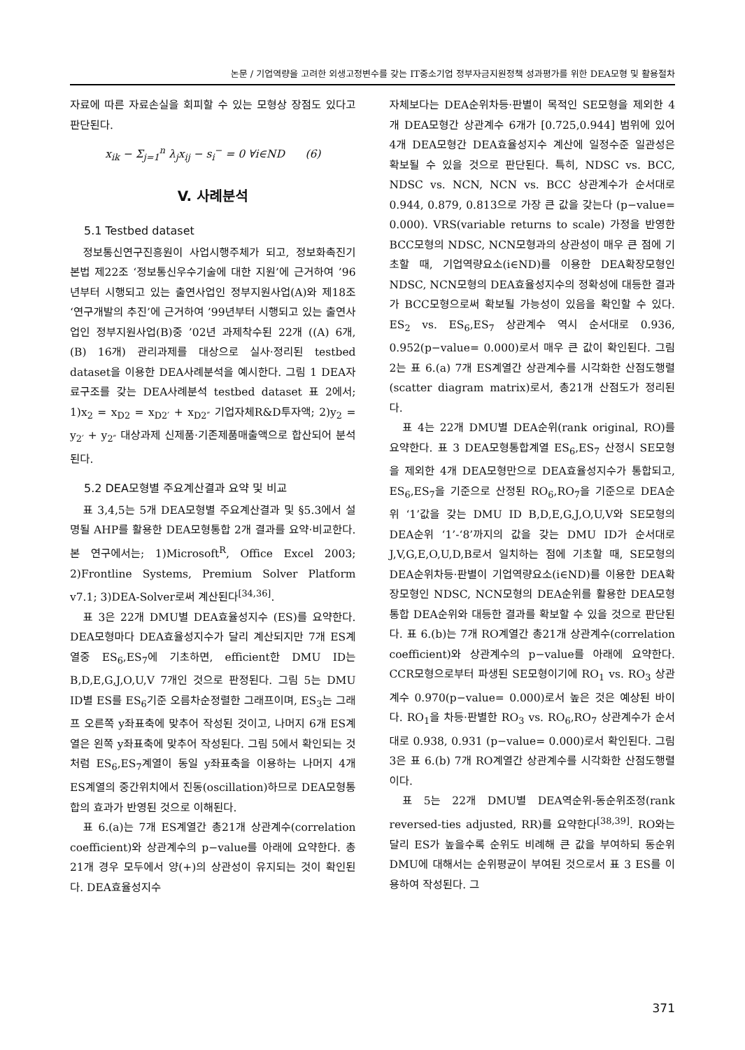논문 / 기업역량을 고려한 외생고정변수를 갖는 IT중소기업 정부자금지원정책 성과평가를 위한 DEA모형 및 활용절차
자료에 따른 자료손실을 회피할 수 있는 모형상 장점도 있다고 판단된다.
x<sub>ik</sub> − Σ<sub>j=1</sub><sup>n</sup> λ<sub>j</sub>x<sub>ij</sub> − s<sub>i</sub><sup>−</sup> = 0 ∀i∈ND (6)
V. 사례분석
5.1 Testbed dataset
정보통신연구진흥원이 사업시행주체가 되고, 정보화촉진기본법 제22조 ‘정보통신우수기술에 대한 지원’에 근거하여 ’96년부터 시행되고 있는 출연사업인 정부지원사업(A)와 제18조 ‘연구개발의 추진’에 근거하여 ’99년부터 시행되고 있는 출연사업인 정부지원사업(B)중 ’02년 과제착수된 22개 ((A) 6개, (B) 16개) 관리과제를 대상으로 실사·정리된 testbed dataset을 이용한 DEA사례분석을 예시한다. 그림 1 DEA자료구조를 갖는 DEA사례분석 testbed dataset 표 2에서; 1)x<sub>2</sub> = x<sub>D2</sub> = x<sub>D2′</sub> + x<sub>D2″</sub> 기업자체R&D투자액; 2)y<sub>2</sub> = y<sub>2′</sub> + y<sub>2″</sub> 대상과제 신제품·기존제품매출액으로 합산되어 분석된다.
5.2 DEA모형별 주요계산결과 요약 및 비교
표 3,4,5는 5개 DEA모형별 주요계산결과 및 §5.3에서 설명될 AHP를 활용한 DEA모형통합 2개 결과를 요약·비교한다. 본 연구에서는; 1)Microsoft<sup>R</sup>, Office Excel 2003; 2)Frontline Systems, Premium Solver Platform v7.1; 3)DEA-Solver로써 계산된다<sup>[34,36]</sup>.
표 3은 22개 DMU별 DEA효율성지수 (ES)를 요약한다. DEA모형마다 DEA효율성지수가 달리 계산되지만 7개 ES계열중 ES<sub>6</sub>,ES<sub>7</sub>에 기초하면, efficient한 DMU ID는 B,D,E,G,J,O,U,V 7개인 것으로 판정된다. 그림 5는 DMU ID별 ES를 ES<sub>6</sub>기준 오름차순정렬한 그래프이며, ES<sub>3</sub>는 그래프 오른쪽 y좌표축에 맞추어 작성된 것이고, 나머지 6개 ES계열은 왼쪽 y좌표축에 맞추어 작성된다. 그림 5에서 확인되는 것처럼 ES<sub>6</sub>,ES<sub>7</sub>계열이 동일 y좌표축을 이용하는 나머지 4개 ES계열의 중간위치에서 진동(oscillation)하므로 DEA모형통합의 효과가 반영된 것으로 이해된다.
표 6.(a)는 7개 ES계열간 총21개 상관계수(correlation coefficient)와 상관계수의 p−value를 아래에 요약한다. 총21개 경우 모두에서 양(+)의 상관성이 유지되는 것이 확인된다. DEA효율성지수
자체보다는 DEA순위차등·판별이 목적인 SE모형을 제외한 4개 DEA모형간 상관계수 6개가 [0.725,0.944] 범위에 있어 4개 DEA모형간 DEA효율성지수 계산에 일정수준 일관성은 확보될 수 있을 것으로 판단된다. 특히, NDSC vs. BCC, NDSC vs. NCN, NCN vs. BCC 상관계수가 순서대로 0.944, 0.879, 0.813으로 가장 큰 값을 갖는다 (p−value= 0.000). VRS(variable returns to scale) 가정을 반영한 BCC모형의 NDSC, NCN모형과의 상관성이 매우 큰 점에 기초할 때, 기업역량요소(i∈ND)를 이용한 DEA확장모형인 NDSC, NCN모형의 DEA효율성지수의 정확성에 대등한 결과가 BCC모형으로써 확보될 가능성이 있음을 확인할 수 있다. ES<sub>2</sub> vs. ES<sub>6</sub>,ES<sub>7</sub> 상관계수 역시 순서대로 0.936, 0.952(p−value= 0.000)로서 매우 큰 값이 확인된다. 그림 2는 표 6.(a) 7개 ES계열간 상관계수를 시각화한 산점도행렬(scatter diagram matrix)로서, 총21개 산점도가 정리된다.
표 4는 22개 DMU별 DEA순위(rank original, RO)를 요약한다. 표 3 DEA모형통합계열 ES<sub>6</sub>,ES<sub>7</sub> 산정시 SE모형을 제외한 4개 DEA모형만으로 DEA효율성지수가 통합되고, ES<sub>6</sub>,ES<sub>7</sub>을 기준으로 산정된 RO<sub>6</sub>,RO<sub>7</sub>을 기준으로 DEA순위 ‘1’값을 갖는 DMU ID B,D,E,G,J,O,U,V와 SE모형의 DEA순위 ‘1’-‘8’까지의 값을 갖는 DMU ID가 순서대로 J,V,G,E,O,U,D,B로서 일치하는 점에 기초할 때, SE모형의 DEA순위차등·판별이 기업역량요소(i∈ND)를 이용한 DEA확장모형인 NDSC, NCN모형의 DEA순위를 활용한 DEA모형통합 DEA순위와 대등한 결과를 확보할 수 있을 것으로 판단된다. 표 6.(b)는 7개 RO계열간 총21개 상관계수(correlation coefficient)와 상관계수의 p−value를 아래에 요약한다. CCR모형으로부터 파생된 SE모형이기에 RO<sub>1</sub> vs. RO<sub>3</sub> 상관계수 0.970(p−value= 0.000)로서 높은 것은 예상된 바이다. RO<sub>1</sub>을 차등·판별한 RO<sub>3</sub> vs. RO<sub>6</sub>,RO<sub>7</sub> 상관계수가 순서대로 0.938, 0.931 (p−value= 0.000)로서 확인된다. 그림 3은 표 6.(b) 7개 RO계열간 상관계수를 시각화한 산점도행렬이다.
표 5는 22개 DMU별 DEA역순위-동순위조정(rank reversed-ties adjusted, RR)를 요약한다<sup>[38,39]</sup>. RO와는 달리 ES가 높을수록 순위도 비례해 큰 값을 부여하되 동순위 DMU에 대해서는 순위평균이 부여된 것으로서 표 3 ES를 이용하여 작성된다. 그
371